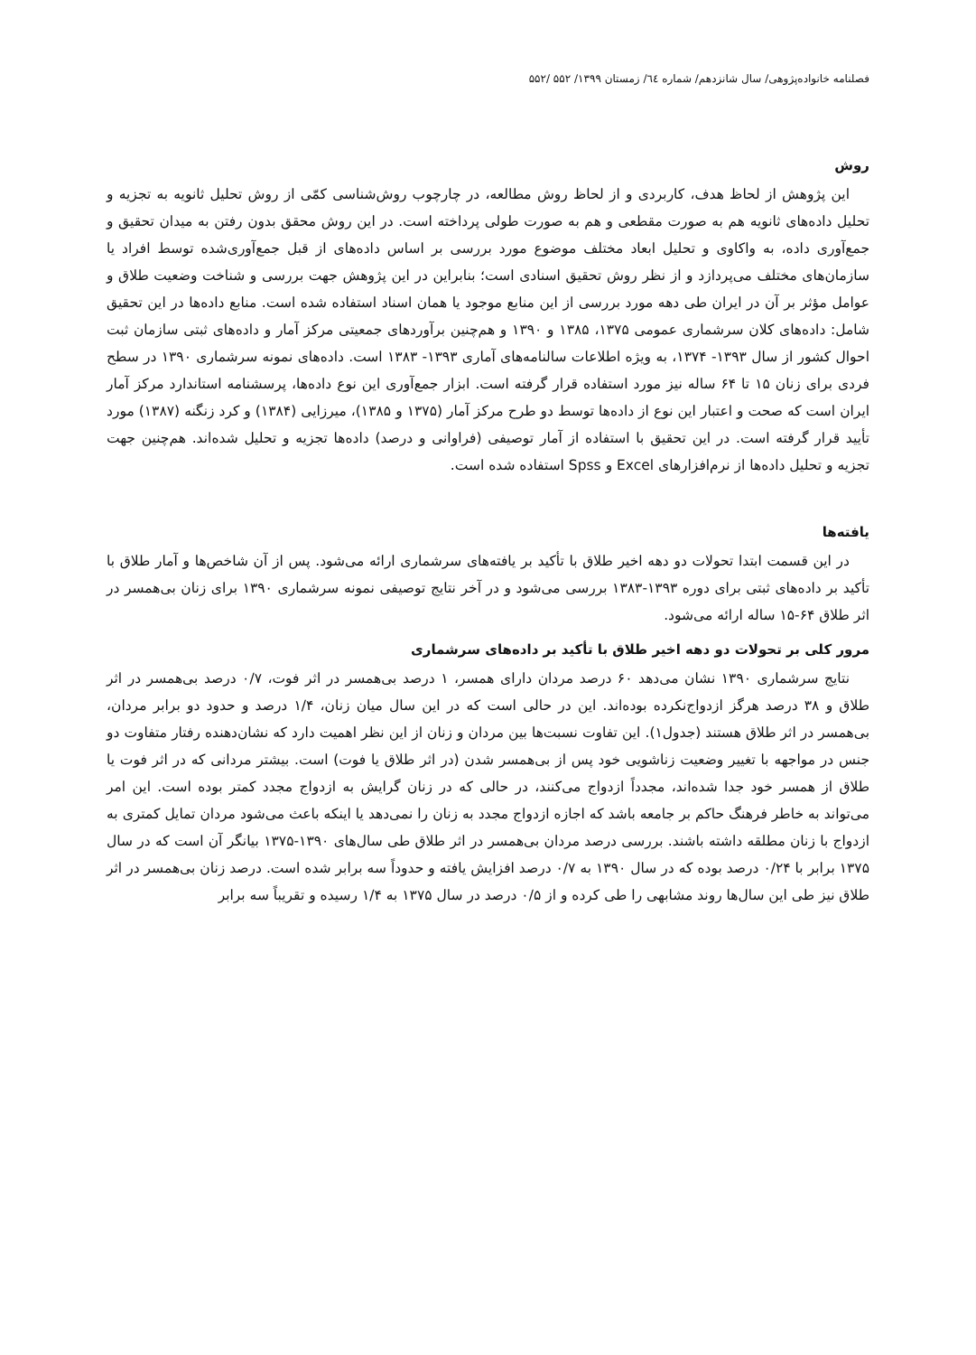فصلنامه خانواده‌پژوهی/ سال شانزدهم/ شماره ٦٤/ زمستان ۱۳۹۹/ ۵۵۲ /۵۵۲
روش
این پژوهش از لحاظ هدف، کاربردی و از لحاظ روش مطالعه، در چارچوب روش‌شناسی کمّی از روش تحلیل ثانویه به تجزیه و تحلیل داده‌های ثانویه هم به صورت مقطعی و هم به صورت طولی پرداخته است. در این روش محقق بدون رفتن به میدان تحقیق و جمع‌آوری داده، به واکاوی و تحلیل ابعاد مختلف موضوع مورد بررسی بر اساس داده‌های از قبل جمع‌آوری‌شده توسط افراد یا سازمان‌های مختلف می‌پردازد و از نظر روش تحقیق اسنادی است؛ بنابراین در این پژوهش جهت بررسی و شناخت وضعیت طلاق و عوامل مؤثر بر آن در ایران طی دهه مورد بررسی از این منابع موجود یا همان اسناد استفاده شده است. منابع داده‌ها در این تحقیق شامل: داده‌های کلان سرشماری عمومی ۱۳۷۵، ۱۳۸۵ و ۱۳۹۰ و هم‌چنین برآوردهای جمعیتی مرکز آمار و داده‌های ثبتی سازمان ثبت احوال کشور از سال ۱۳۹۳- ۱۳۷۴، به ویژه اطلاعات سالنامه‌های آماری ۱۳۹۳- ۱۳۸۳ است. داده‌های نمونه سرشماری ۱۳۹۰ در سطح فردی برای زنان ۱۵ تا ۶۴ ساله نیز مورد استفاده قرار گرفته است. ابزار جمع‌آوری این نوع داده‌ها، پرسشنامه استاندارد مرکز آمار ایران است که صحت و اعتبار این نوع از داده‌ها توسط دو طرح مرکز آمار (۱۳۷۵ و ۱۳۸۵)، میرزایی (۱۳۸۴) و کرد زنگنه (۱۳۸۷) مورد تأیید قرار گرفته است. در این تحقیق با استفاده از آمار توصیفی (فراوانی و درصد) داده‌ها تجزیه و تحلیل شده‌اند. هم‌چنین جهت تجزیه و تحلیل داده‌ها از نرم‌افزارهای Excel و Spss استفاده شده است.
یافته‌ها
در این قسمت ابتدا تحولات دو دهه اخیر طلاق با تأکید بر یافته‌های سرشماری ارائه می‌شود. پس از آن شاخص‌ها و آمار طلاق با تأکید بر داده‌های ثبتی برای دوره ۱۳۹۳-۱۳۸۳ بررسی می‌شود و در آخر نتایج توصیفی نمونه سرشماری ۱۳۹۰ برای زنان بی‌همسر در اثر طلاق ۶۴-۱۵ ساله ارائه می‌شود.
مرور کلی بر تحولات دو دهه اخیر طلاق با تأکید بر داده‌های سرشماری
نتایج سرشماری ۱۳۹۰ نشان می‌دهد ۶۰ درصد مردان دارای همسر، ۱ درصد بی‌همسر در اثر فوت، ۰/۷ درصد بی‌همسر در اثر طلاق و ۳۸ درصد هرگز ازدواج‌نکرده بوده‌اند. این در حالی است که در این سال میان زنان، ۱/۴ درصد و حدود دو برابر مردان، بی‌همسر در اثر طلاق هستند (جدول۱). این تفاوت نسبت‌ها بین مردان و زنان از این نظر اهمیت دارد که نشان‌دهنده رفتار متفاوت دو جنس در مواجهه با تغییر وضعیت زناشویی خود پس از بی‌همسر شدن (در اثر طلاق یا فوت) است. بیشتر مردانی که در اثر فوت یا طلاق از همسر خود جدا شده‌اند، مجدداً ازدواج می‌کنند، در حالی که در زنان گرایش به ازدواج مجدد کمتر بوده است. این امر می‌تواند به خاطر فرهنگ حاکم بر جامعه باشد که اجازه ازدواج مجدد به زنان را نمی‌دهد یا اینکه باعث می‌شود مردان تمایل کمتری به ازدواج با زنان مطلقه داشته باشند. بررسی درصد مردان بی‌همسر در اثر طلاق طی سال‌های ۱۳۹۰-۱۳۷۵ بیانگر آن است که در سال ۱۳۷۵ برابر با ۰/۲۴ درصد بوده که در سال ۱۳۹۰ به ۰/۷ درصد افزایش یافته و حدوداً سه برابر شده است. درصد زنان بی‌همسر در اثر طلاق نیز طی این سال‌ها روند مشابهی را طی کرده و از ۰/۵ درصد در سال ۱۳۷۵ به ۱/۴ رسیده و تقریباً سه برابر